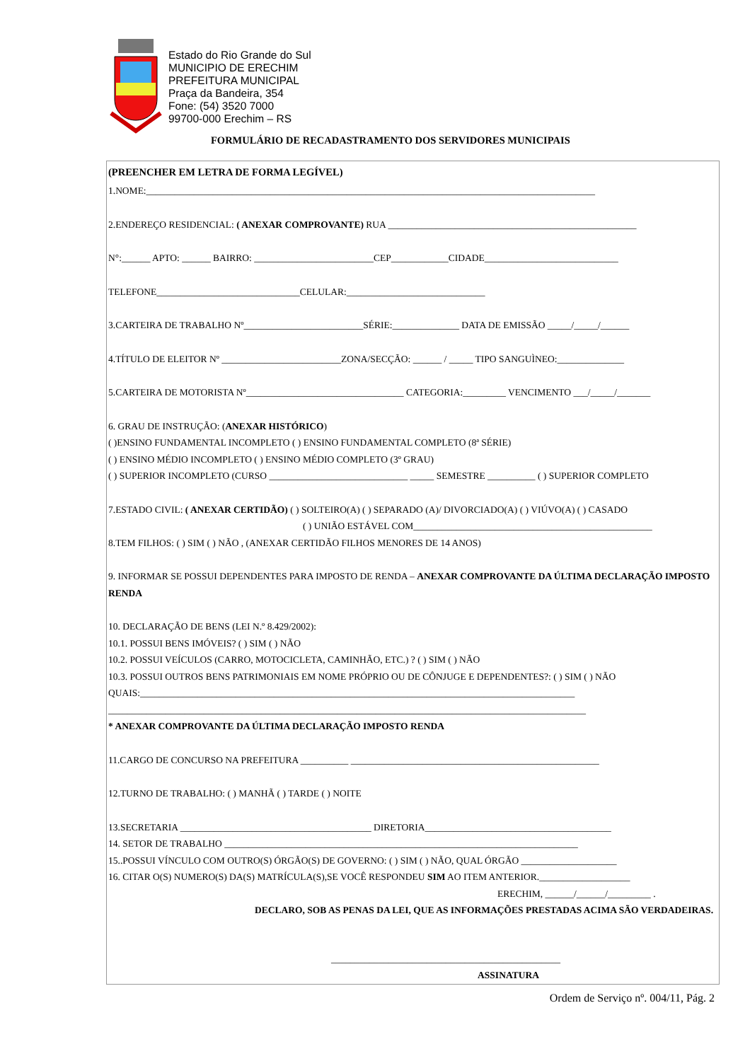Estado do Rio Grande do Sul
MUNICIPIO DE ERECHIM
PREFEITURA MUNICIPAL
Praça da Bandeira, 354
Fone: (54) 3520 7000
99700-000 Erechim – RS
FORMULÁRIO DE RECADASTRAMENTO DOS SERVIDORES MUNICIPAIS
(PREENCHER EM LETRA DE FORMA LEGÍVEL)
1.NOME:______________________________________________________________________________________________
2.ENDEREÇO RESIDENCIAL: ( ANEXAR COMPROVANTE) RUA ____________________________________________________
N°:______ APTO: ______ BAIRRO: _________________________CEP____________CIDADE____________________________
TELEFONE______________________________CELULAR:_____________________________
3.CARTEIRA DE TRABALHO Nº_________________________SÉRIE:______________ DATA DE EMISSÃO _____/_____/______
4.TÍTULO DE ELEITOR Nº _________________________ZONA/SECÇÃO: ______ / _____ TIPO SANGUÌNEO:______________
5.CARTEIRA DE MOTORISTA Nº_________________________________ CATEGORIA:_________ VENCIMENTO ___/_____/_______
6. GRAU DE INSTRUÇÃO: (ANEXAR HISTÓRICO)
( )ENSINO FUNDAMENTAL INCOMPLETO ( ) ENSINO FUNDAMENTAL COMPLETO (8ª SÉRIE)
( ) ENSINO MÉDIO INCOMPLETO ( ) ENSINO MÉDIO COMPLETO (3º GRAU)
( ) SUPERIOR INCOMPLETO (CURSO _____________________________ _____ SEMESTRE __________ ( ) SUPERIOR COMPLETO
7.ESTADO CIVIL: ( ANEXAR CERTIDÃO) ( ) SOLTEIRO(A) ( ) SEPARADO (A)/ DIVORCIADO(A) ( ) VIÚVO(A) ( ) CASADO
( ) UNIÃO ESTÁVEL COM__________________________________________________
8.TEM FILHOS: ( ) SIM ( ) NÃO , (ANEXAR CERTIDÃO FILHOS MENORES DE 14 ANOS)
9. INFORMAR SE POSSUI DEPENDENTES PARA IMPOSTO DE RENDA – ANEXAR COMPROVANTE DA ÚLTIMA DECLARAÇÃO IMPOSTO RENDA
10. DECLARAÇÃO DE BENS (LEI N.º 8.429/2002):
10.1. POSSUI BENS IMÓVEIS? ( ) SIM ( ) NÃO
10.2. POSSUI VEÍCULOS (CARRO, MOTOCICLETA, CAMINHÃO, ETC.) ? ( ) SIM ( ) NÃO
10.3. POSSUI OUTROS BENS PATRIMONIAIS EM NOME PRÓPRIO OU DE CÔNJUGE E DEPENDENTES?: ( ) SIM ( ) NÃO QUAIS:___________________________________________________________________________________________
____________________________________________________________________________________________________
* ANEXAR COMPROVANTE DA ÚLTIMA DECLARAÇÃO IMPOSTO RENDA
11.CARGO DE CONCURSO NA PREFEITURA __________ ____________________________________________________
12.TURNO DE TRABALHO: ( ) MANHÃ ( ) TARDE ( ) NOITE
13.SECRETARIA ________________________________________ DIRETORIA_______________________________________
14. SETOR DE TRABALHO __________________________________________________________________________
15..POSSUI VÍNCULO COM OUTRO(S) ÓRGÃO(S) DE GOVERNO: ( ) SIM ( ) NÃO, QUAL ÓRGÃO ____________________
16. CITAR O(S) NUMERO(S) DA(S) MATRÍCULA(S),SE VOCÊ RESPONDEU SIM AO ITEM ANTERIOR.___________________
ERECHIM, ______/______/_________ .
DECLARO, SOB AS PENAS DA LEI, QUE AS INFORMAÇÕES PRESTADAS ACIMA SÃO VERDADEIRAS.
________________________________________________
ASSINATURA
Ordem de Serviço nº. 004/11, Pág. 2